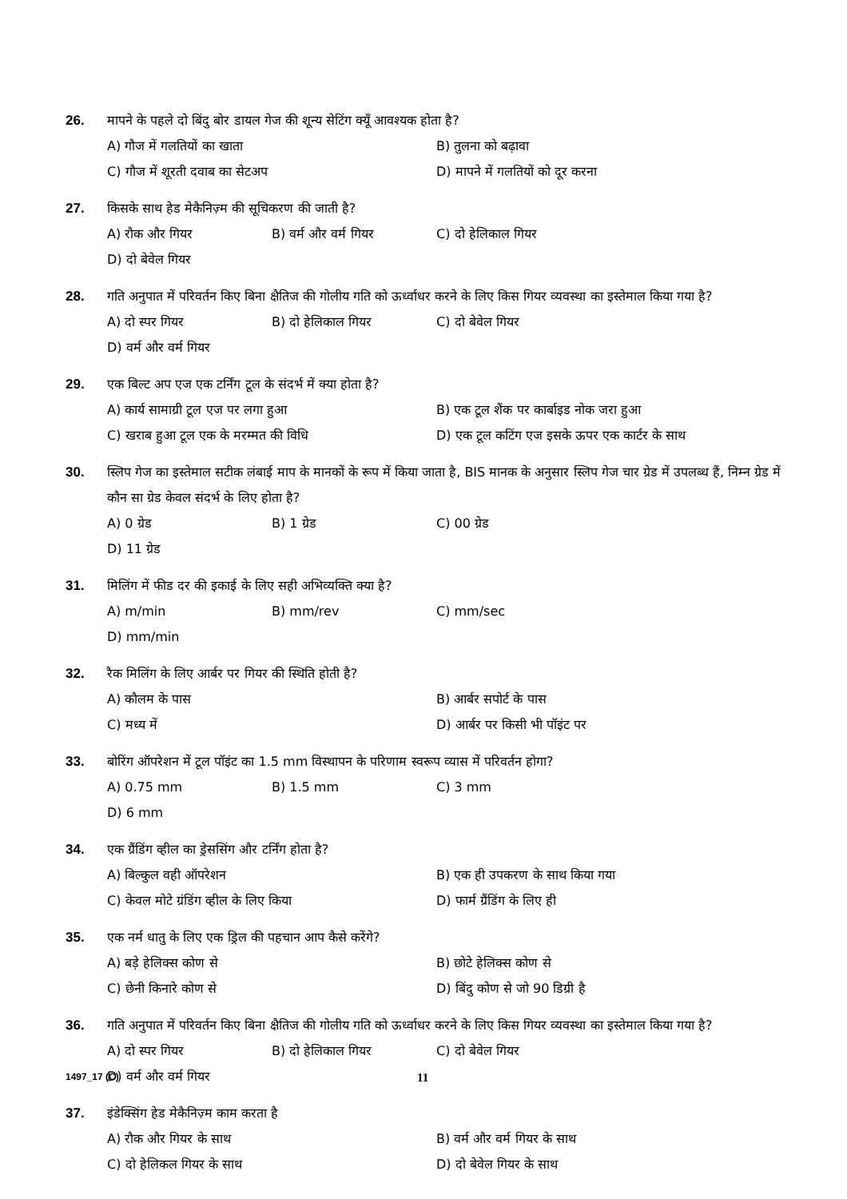26. मापने के पहले दो बिंदु बोर डायल गेज की शून्य सेटिंग क्यूँ आवश्यक होता है?
A) गौज में गलतियों का खाता
B) तुलना को बढ़ावा
C) गौज में शूरती दवाब का सेटअप
D) मापने में गलतियों को दूर करना
27. किसके साथ हेड मेकैनिज़्म की सूचिकरण की जाती है?
A) रौक और गियर
B) वर्म और वर्म गियर
C) दो हेलिकाल गियर
D) दो बेवेल गियर
28. गति अनुपात में परिवर्तन किए बिना क्षैतिज की गोलीय गति को ऊर्ध्वाधर करने के लिए किस गियर व्यवस्था का इस्तेमाल किया गया है?
A) दो स्पर गियर
B) दो हेलिकाल गियर
C) दो बेवेल गियर
D) वर्म और वर्म गियर
29. एक बिल्ट अप एज एक टर्निंग टूल के संदर्भ में क्या होता है?
A) कार्य सामाग्री टूल एज पर लगा हुआ
B) एक टूल शैंक पर कार्बाइड नोक जरा हुआ
C) खराब हुआ टूल एक के मरम्मत की विधि
D) एक टूल कटिंग एज इसके ऊपर एक कार्टर के साथ
30. स्लिप गेज का इस्तेमाल सटीक लंबाई माप के मानकों के रूप में किया जाता है, BIS मानक के अनुसार स्लिप गेज चार ग्रेड में उपलब्ध हैं, निम्न ग्रेड में कौन सा ग्रेड केवल संदर्भ के लिए होता है?
A) 0 ग्रेड
B) 1 ग्रेड
C) 00 ग्रेड
D) 11 ग्रेड
31. मिलिंग में फीड दर की इकाई के लिए सही अभिव्यक्ति क्या है?
A) m/min
B) mm/rev
C) mm/sec
D) mm/min
32. रैक मिलिंग के लिए आर्बर पर गियर की स्थिति होती है?
A) कौलम के पास
B) आर्बर सपोर्ट के पास
C) मध्य में
D) आर्बर पर किसी भी पॉइंट पर
33. बोरिंग ऑपरेशन में टूल पॉइंट का 1.5 mm विस्थापन के परिणाम स्वरूप व्यास में परिवर्तन होगा?
A) 0.75 mm
B) 1.5 mm
C) 3 mm
D) 6 mm
34. एक ग्रैंडिंग व्हील का ड्रेससिंग और टर्निंग होता है?
A) बिल्कुल वही ऑपरेशन
B) एक ही उपकरण के साथ किया गया
C) केवल मोटे ग्रंडिंग व्हील के लिए किया
D) फार्म ग्रैंडिंग के लिए ही
35. एक नर्म धातु के लिए एक ड्रिल की पहचान आप कैसे करेंगे?
A) बड़े हेलिक्स कोण से
B) छोटे हेलिक्स कोण से
C) छेनी किनारे कोण से
D) बिंदु कोण से जो 90 डिग्री है
36. गति अनुपात में परिवर्तन किए बिना क्षैतिज की गोलीय गति को ऊर्ध्वाधर करने के लिए किस गियर व्यवस्था का इस्तेमाल किया गया है?
A) दो स्पर गियर
B) दो हेलिकाल गियर
C) दो बेवेल गियर
D) वर्म और वर्म गियर
37. इंडेक्सिंग हेड मेकैनिज़्म काम करता है
A) रौक और गियर के साथ
B) वर्म और वर्म गियर के साथ
C) दो हेलिकल गियर के साथ
D) दो बेवेल गियर के साथ
1497_17 (C)
11